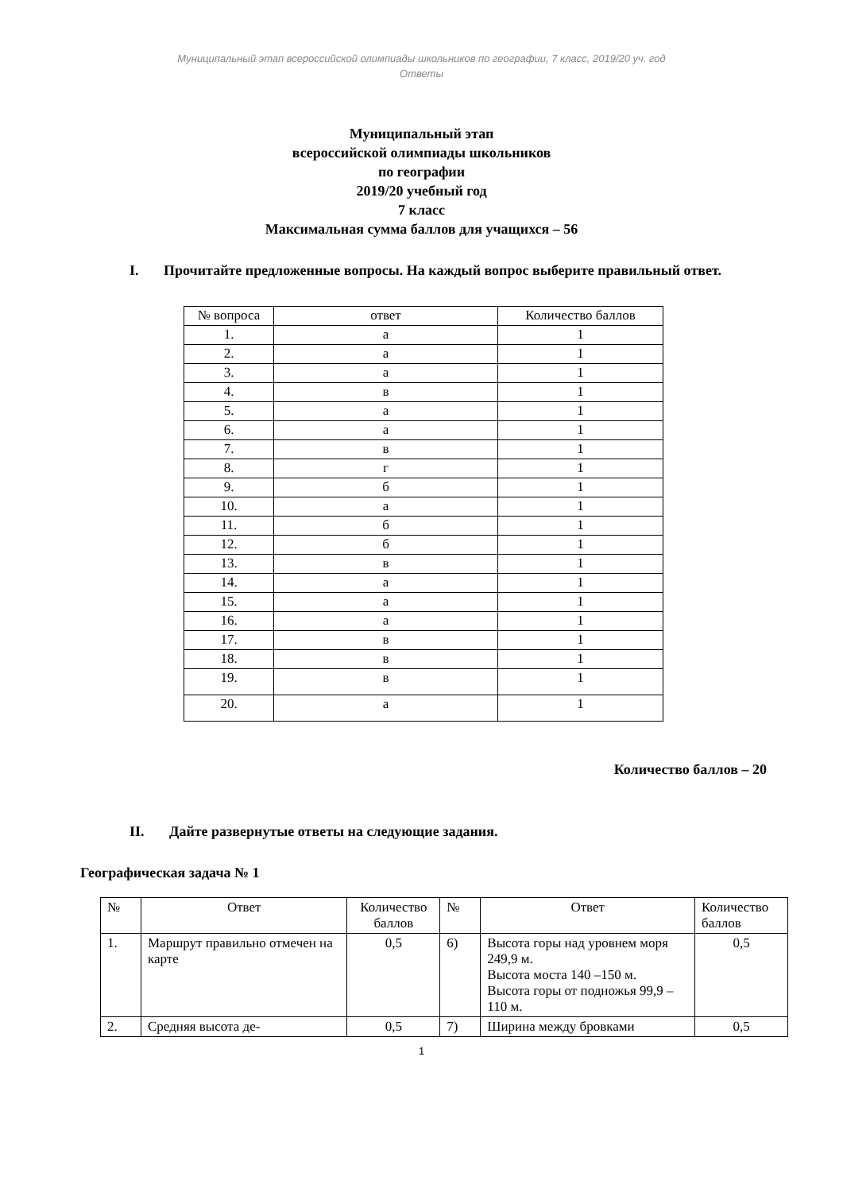Муниципальный этап всероссийской олимпиады школьников по географии, 7 класс, 2019/20 уч. год
Ответы
Муниципальный этап
всероссийской олимпиады школьников
по географии
2019/20 учебный год
7 класс
Максимальная сумма баллов для учащихся – 56
I. Прочитайте предложенные вопросы. На каждый вопрос выберите правильный ответ.
| № вопроса | ответ | Количество баллов |
| 1. | а | 1 |
| 2. | а | 1 |
| 3. | а | 1 |
| 4. | в | 1 |
| 5. | а | 1 |
| 6. | а | 1 |
| 7. | в | 1 |
| 8. | г | 1 |
| 9. | б | 1 |
| 10. | а | 1 |
| 11. | б | 1 |
| 12. | б | 1 |
| 13. | в | 1 |
| 14. | а | 1 |
| 15. | а | 1 |
| 16. | а | 1 |
| 17. | в | 1 |
| 18. | в | 1 |
| 19. | в | 1 |
| 20. | а | 1 |
Количество баллов – 20
II. Дайте развернутые ответы на следующие задания.
Географическая задача № 1
| № | Ответ | Количество баллов | № | Ответ | Количество баллов |
| 1. | Маршрут правильно отмечен на карте | 0,5 | 6) | Высота горы над уровнем моря 249,9 м. Высота моста 140 –150 м. Высота горы от подножья 99,9 –110 м. | 0,5 |
| 2. | Средняя высота де- | 0,5 | 7) | Ширина между бровками | 0,5 |
1